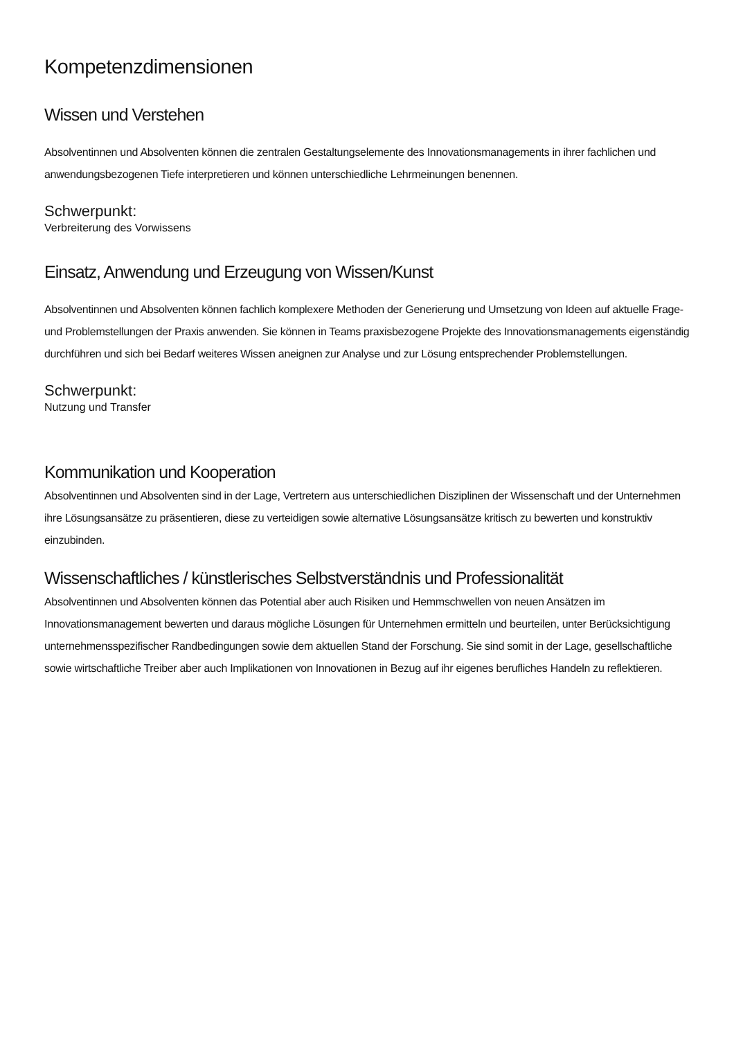Kompetenzdimensionen
Wissen und Verstehen
Absolventinnen und Absolventen können die zentralen Gestaltungselemente des Innovationsmanagements in ihrer fachlichen und anwendungsbezogenen Tiefe interpretieren und können unterschiedliche Lehrmeinungen benennen.
Schwerpunkt:
Verbreiterung des Vorwissens
Einsatz, Anwendung und Erzeugung von Wissen/Kunst
Absolventinnen und Absolventen können fachlich komplexere Methoden der Generierung und Umsetzung von Ideen auf aktuelle Frage- und Problemstellungen der Praxis anwenden. Sie können in Teams praxisbezogene Projekte des Innovationsmanagements eigenständig durchführen und sich bei Bedarf weiteres Wissen aneignen zur Analyse und zur Lösung entsprechender Problemstellungen.
Schwerpunkt:
Nutzung und Transfer
Kommunikation und Kooperation
Absolventinnen und Absolventen sind in der Lage, Vertretern aus unterschiedlichen Disziplinen der Wissenschaft und der Unternehmen ihre Lösungsansätze zu präsentieren, diese zu verteidigen sowie alternative Lösungsansätze kritisch zu bewerten und konstruktiv einzubinden.
Wissenschaftliches / künstlerisches Selbstverständnis und Professionalität
Absolventinnen und Absolventen können das Potential aber auch Risiken und Hemmschwellen von neuen Ansätzen im Innovationsmanagement bewerten und daraus mögliche Lösungen für Unternehmen ermitteln und beurteilen, unter Berücksichtigung unternehmensspezifischer Randbedingungen sowie dem aktuellen Stand der Forschung. Sie sind somit in der Lage, gesellschaftliche sowie wirtschaftliche Treiber aber auch Implikationen von Innovationen in Bezug auf ihr eigenes berufliches Handeln zu reflektieren.